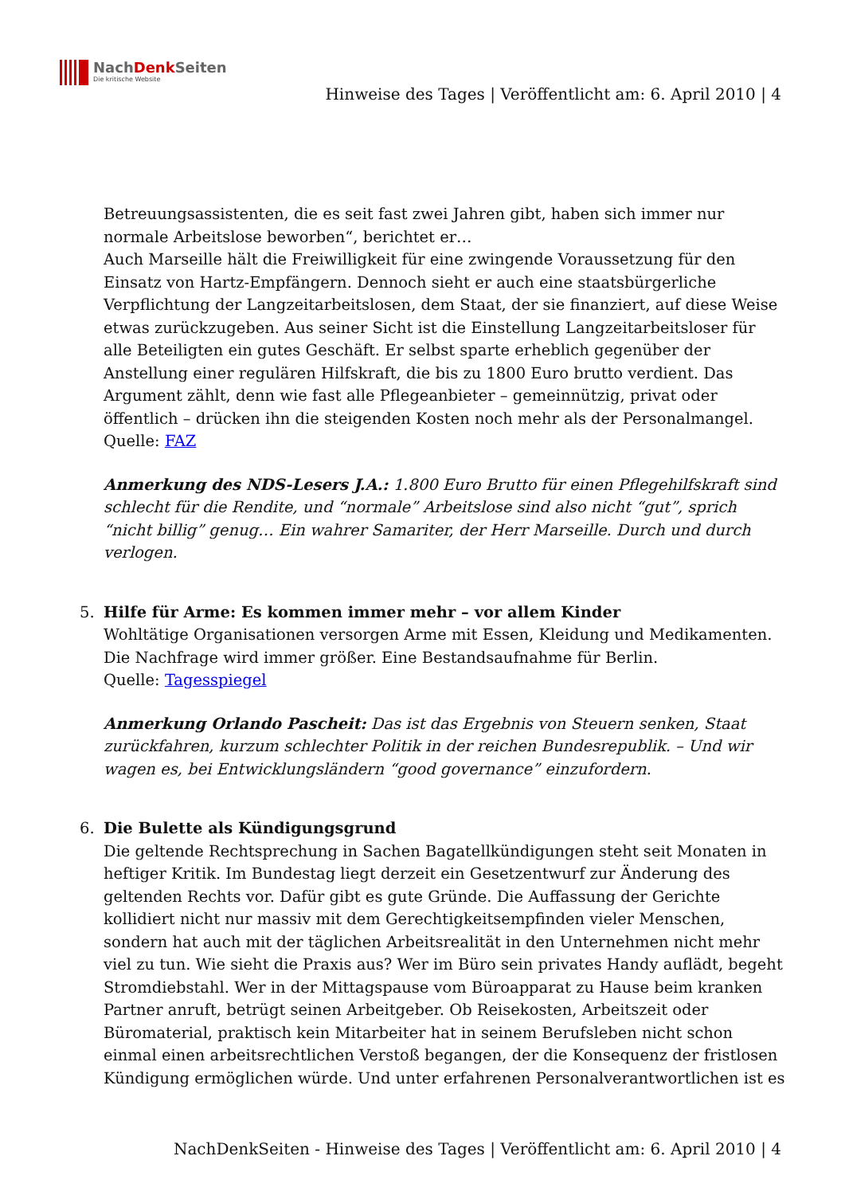NachDenk Seiten
Die kritische Website
Hinweise des Tages | Veröffentlicht am: 6. April 2010 | 4
Betreuungsassistenten, die es seit fast zwei Jahren gibt, haben sich immer nur normale Arbeitslose beworben“, berichtet er…
Auch Marseille hält die Freiwilligkeit für eine zwingende Voraussetzung für den Einsatz von Hartz-Empfängern. Dennoch sieht er auch eine staatsbürgerliche Verpflichtung der Langzeitarbeitslosen, dem Staat, der sie finanziert, auf diese Weise etwas zurückzugeben. Aus seiner Sicht ist die Einstellung Langzeitarbeitsloser für alle Beteiligten ein gutes Geschäft. Er selbst sparte erheblich gegenüber der Anstellung einer regulären Hilfskraft, die bis zu 1800 Euro brutto verdient. Das Argument zählt, denn wie fast alle Pflegeanbieter – gemeinnützig, privat oder öffentlich – drücken ihn die steigenden Kosten noch mehr als der Personalmangel.
Quelle: FAZ
Anmerkung des NDS-Lesers J.A.: 1.800 Euro Brutto für einen Pflegehilfskraft sind schlecht für die Rendite, und “normale” Arbeitslose sind also nicht “gut”, sprich “nicht billig” genug… Ein wahrer Samariter, der Herr Marseille. Durch und durch verlogen.
5. Hilfe für Arme: Es kommen immer mehr – vor allem Kinder
Wohltätige Organisationen versorgen Arme mit Essen, Kleidung und Medikamenten. Die Nachfrage wird immer größer. Eine Bestandsaufnahme für Berlin.
Quelle: Tagesspiegel
Anmerkung Orlando Pascheit: Das ist das Ergebnis von Steuern senken, Staat zurückfahren, kurzum schlechter Politik in der reichen Bundesrepublik. – Und wir wagen es, bei Entwicklungsländern “good governance” einzufordern.
6. Die Bulette als Kündigungsgrund
Die geltende Rechtsprechung in Sachen Bagatellkündigungen steht seit Monaten in heftiger Kritik. Im Bundestag liegt derzeit ein Gesetzentwurf zur Änderung des geltenden Rechts vor. Dafür gibt es gute Gründe. Die Auffassung der Gerichte kollidiert nicht nur massiv mit dem Gerechtigkeitsempfinden vieler Menschen, sondern hat auch mit der täglichen Arbeitsrealität in den Unternehmen nicht mehr viel zu tun. Wie sieht die Praxis aus? Wer im Büro sein privates Handy auflädt, begeht Stromdiebstahl. Wer in der Mittagspause vom Büroapparat zu Hause beim kranken Partner anruft, betrügt seinen Arbeitgeber. Ob Reisekosten, Arbeitszeit oder Büromaterial, praktisch kein Mitarbeiter hat in seinem Berufsleben nicht schon einmal einen arbeitsrechtlichen Verstoß begangen, der die Konsequenz der fristlosen Kündigung ermöglichen würde. Und unter erfahrenen Personalverantwortlichen ist es
NachDenkSeiten - Hinweise des Tages | Veröffentlicht am: 6. April 2010 | 4